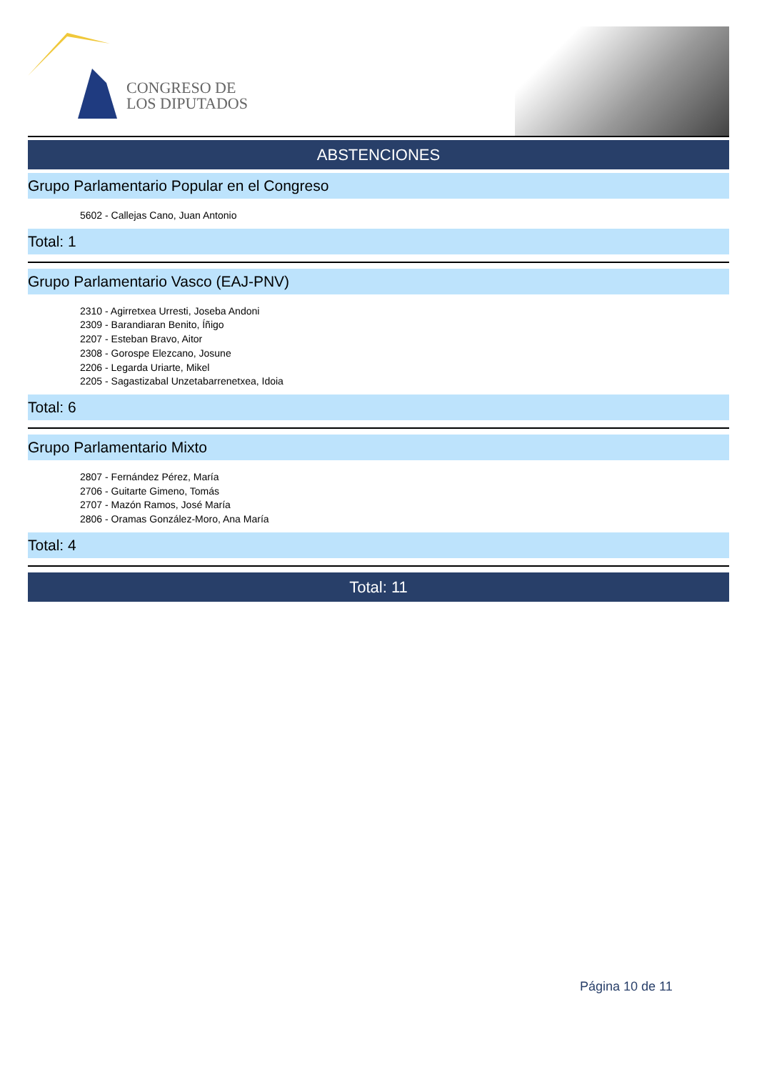CONGRESO DE
LOS DIPUTADOS
ABSTENCIONES
Grupo Parlamentario Popular en el Congreso
5602 - Callejas Cano, Juan Antonio
Total: 1
Grupo Parlamentario Vasco (EAJ-PNV)
2310 - Agirretxea Urresti, Joseba Andoni
2309 - Barandiaran Benito, Íñigo
2207 - Esteban Bravo, Aitor
2308 - Gorospe Elezcano, Josune
2206 - Legarda Uriarte, Mikel
2205 - Sagastizabal Unzetabarrenetxea, Idoia
Total: 6
Grupo Parlamentario Mixto
2807 - Fernández Pérez, María
2706 - Guitarte Gimeno, Tomás
2707 - Mazón Ramos, José María
2806 - Oramas González-Moro, Ana María
Total: 4
Total: 11
Página 10 de 11